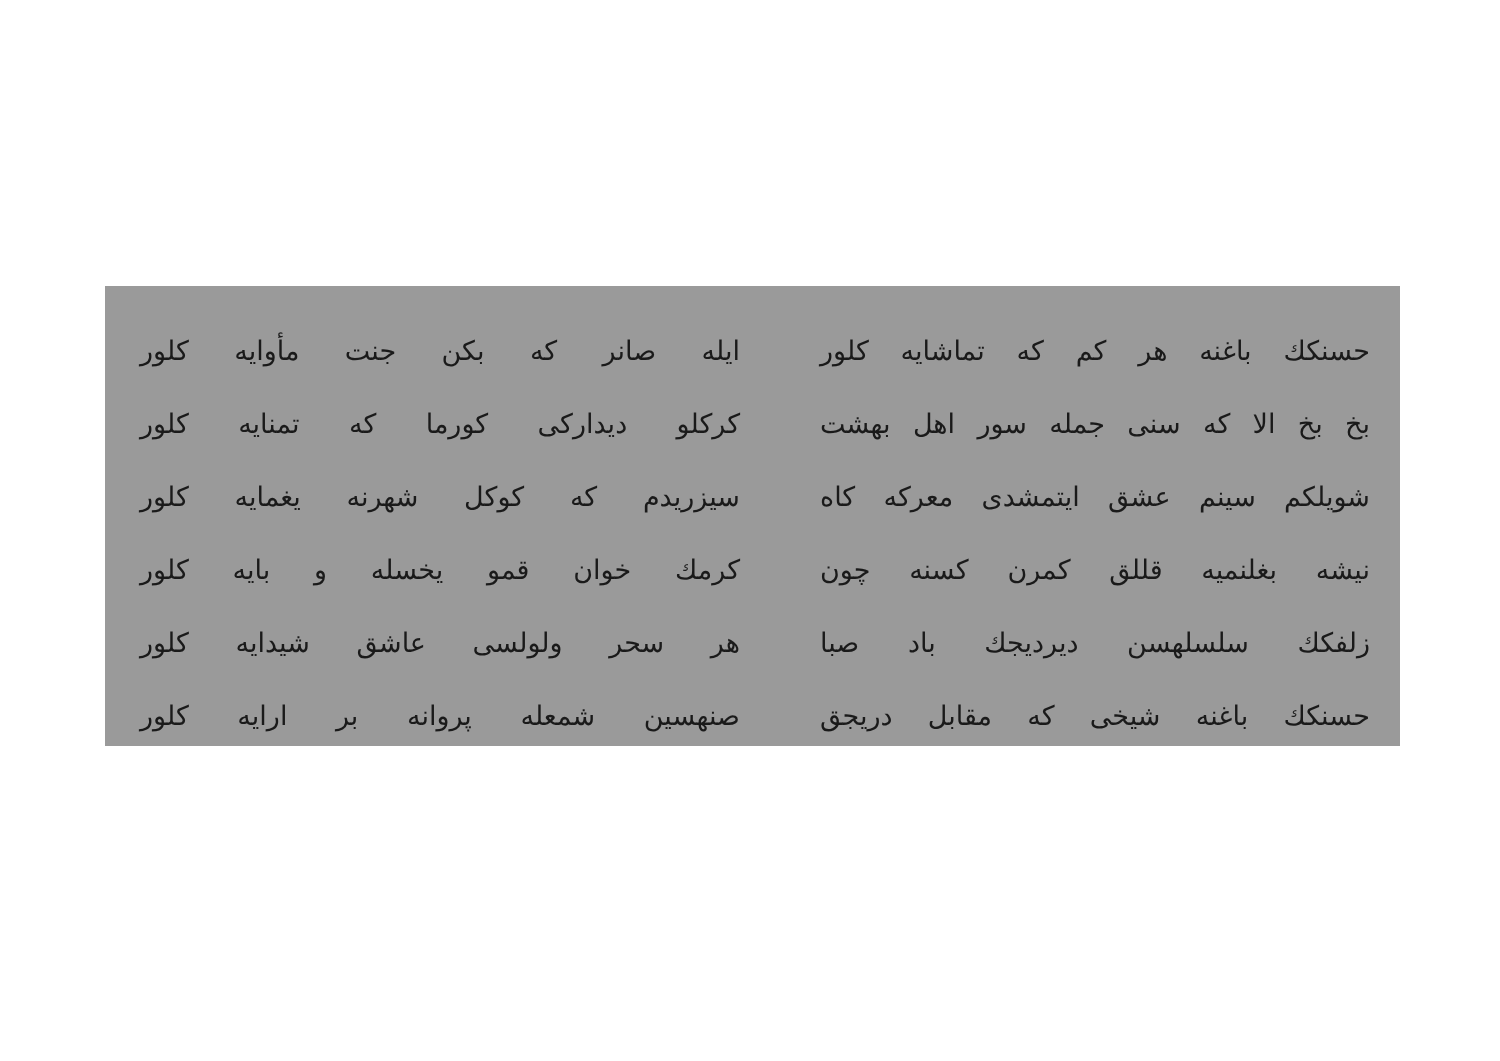حسنكك باغنه هر كم كه تماشايه كلور ايله صانر كه بكن جنت مأوايه كلور
بخ بخ الا كه سنى جمله سور اهل بهشت
كركلو ديداركى كورما كه تمنايه كلور
شويلكم سينم عشق ايتمشدى معركه كاه سيزريدم كه كوكل شهرنه يغمايه كلور
نيشه بغلنميه قللق كمرن كسنه چون كرمك خوان قمو يخسله و بايه كلور
زلفكك سلسلهسن ديرديجك باد صبا هر سحر ولولسى عاشق شيدايه كلور
حسنكك باغنه شيخى كه مقابل دريجق صنهسين شمعله پروانه بر ارايه كلور